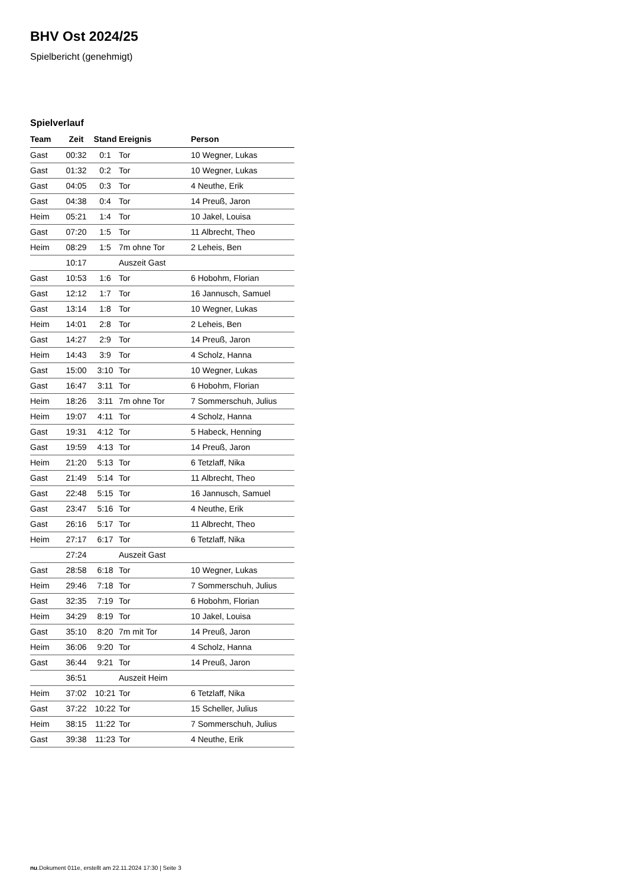BHV Ost 2024/25
Spielbericht (genehmigt)
Spielverlauf
| Team | Zeit | Stand | Ereignis | Person |
| --- | --- | --- | --- | --- |
| Gast | 00:32 | 0:1 | Tor | 10 Wegner, Lukas |
| Gast | 01:32 | 0:2 | Tor | 10 Wegner, Lukas |
| Gast | 04:05 | 0:3 | Tor | 4 Neuthe, Erik |
| Gast | 04:38 | 0:4 | Tor | 14 Preuß, Jaron |
| Heim | 05:21 | 1:4 | Tor | 10 Jakel, Louisa |
| Gast | 07:20 | 1:5 | Tor | 11 Albrecht, Theo |
| Heim | 08:29 | 1:5 | 7m ohne Tor | 2 Leheis, Ben |
| | 10:17 | | Auszeit Gast | |
| Gast | 10:53 | 1:6 | Tor | 6 Hobohm, Florian |
| Gast | 12:12 | 1:7 | Tor | 16 Jannusch, Samuel |
| Gast | 13:14 | 1:8 | Tor | 10 Wegner, Lukas |
| Heim | 14:01 | 2:8 | Tor | 2 Leheis, Ben |
| Gast | 14:27 | 2:9 | Tor | 14 Preuß, Jaron |
| Heim | 14:43 | 3:9 | Tor | 4 Scholz, Hanna |
| Gast | 15:00 | 3:10 | Tor | 10 Wegner, Lukas |
| Gast | 16:47 | 3:11 | Tor | 6 Hobohm, Florian |
| Heim | 18:26 | 3:11 | 7m ohne Tor | 7 Sommerschuh, Julius |
| Heim | 19:07 | 4:11 | Tor | 4 Scholz, Hanna |
| Gast | 19:31 | 4:12 | Tor | 5 Habeck, Henning |
| Gast | 19:59 | 4:13 | Tor | 14 Preuß, Jaron |
| Heim | 21:20 | 5:13 | Tor | 6 Tetzlaff, Nika |
| Gast | 21:49 | 5:14 | Tor | 11 Albrecht, Theo |
| Gast | 22:48 | 5:15 | Tor | 16 Jannusch, Samuel |
| Gast | 23:47 | 5:16 | Tor | 4 Neuthe, Erik |
| Gast | 26:16 | 5:17 | Tor | 11 Albrecht, Theo |
| Heim | 27:17 | 6:17 | Tor | 6 Tetzlaff, Nika |
| | 27:24 | | Auszeit Gast | |
| Gast | 28:58 | 6:18 | Tor | 10 Wegner, Lukas |
| Heim | 29:46 | 7:18 | Tor | 7 Sommerschuh, Julius |
| Gast | 32:35 | 7:19 | Tor | 6 Hobohm, Florian |
| Heim | 34:29 | 8:19 | Tor | 10 Jakel, Louisa |
| Gast | 35:10 | 8:20 | 7m mit Tor | 14 Preuß, Jaron |
| Heim | 36:06 | 9:20 | Tor | 4 Scholz, Hanna |
| Gast | 36:44 | 9:21 | Tor | 14 Preuß, Jaron |
| | 36:51 | | Auszeit Heim | |
| Heim | 37:02 | 10:21 | Tor | 6 Tetzlaff, Nika |
| Gast | 37:22 | 10:22 | Tor | 15 Scheller, Julius |
| Heim | 38:15 | 11:22 | Tor | 7 Sommerschuh, Julius |
| Gast | 39:38 | 11:23 | Tor | 4 Neuthe, Erik |
nu.Dokument 011e, erstellt am 22.11.2024 17:30 | Seite 3